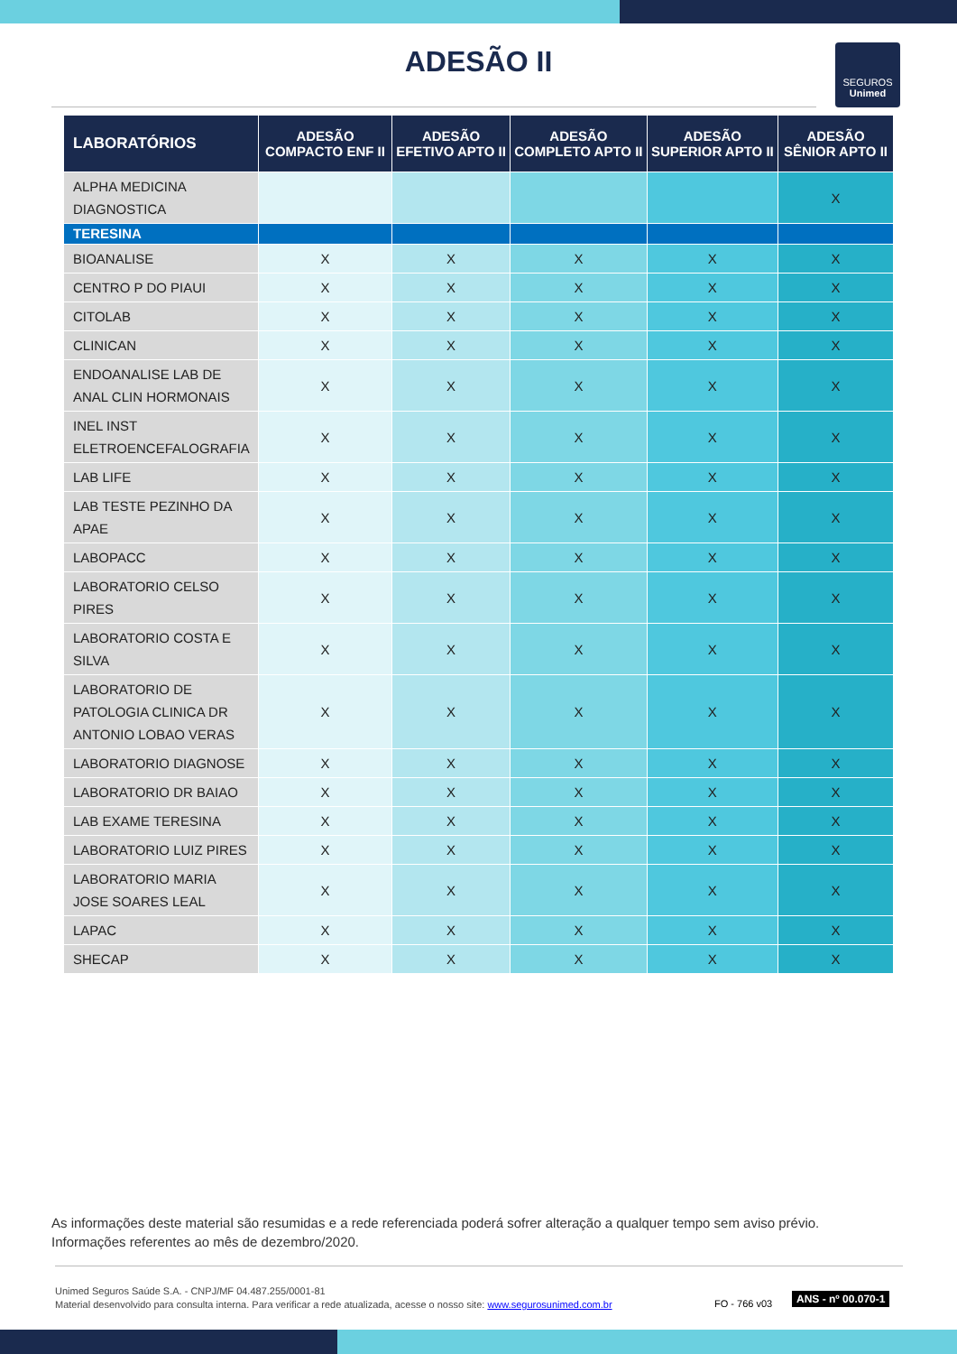ADESÃO II
SEGUROS
Unimed
| LABORATÓRIOS | ADESÃO COMPACTO ENF II | ADESÃO EFETIVO APTO II | ADESÃO COMPLETO APTO II | ADESÃO SUPERIOR APTO II | ADESÃO SÊNIOR APTO II |
| --- | --- | --- | --- | --- | --- |
| ALPHA MEDICINA DIAGNOSTICA | | | | | X |
| TERESINA | | | | | |
| BIOANALISE | X | X | X | X | X |
| CENTRO P DO PIAUI | X | X | X | X | X |
| CITOLAB | X | X | X | X | X |
| CLINICAN | X | X | X | X | X |
| ENDOANALISE LAB DE ANAL CLIN HORMONAIS | X | X | X | X | X |
| INEL INST ELETROENCEFALOGRAFIA | X | X | X | X | X |
| LAB LIFE | X | X | X | X | X |
| LAB TESTE PEZINHO DA APAE | X | X | X | X | X |
| LABOPACC | X | X | X | X | X |
| LABORATORIO CELSO PIRES | X | X | X | X | X |
| LABORATORIO COSTA E SILVA | X | X | X | X | X |
| LABORATORIO DE PATOLOGIA CLINICA DR ANTONIO LOBAO VERAS | X | X | X | X | X |
| LABORATORIO DIAGNOSE | X | X | X | X | X |
| LABORATORIO DR BAIAO | X | X | X | X | X |
| LAB EXAME TERESINA | X | X | X | X | X |
| LABORATORIO LUIZ PIRES | X | X | X | X | X |
| LABORATORIO MARIA JOSE SOARES LEAL | X | X | X | X | X |
| LAPAC | X | X | X | X | X |
| SHECAP | X | X | X | X | X |
As informações deste material são resumidas e a rede referenciada poderá sofrer alteração a qualquer tempo sem aviso prévio.
Informações referentes ao mês de dezembro/2020.
Unimed Seguros Saúde S.A. - CNPJ/MF 04.487.255/0001-81
Material desenvolvido para consulta interna. Para verificar a rede atualizada, acesse o nosso site: www.segurosunimed.com.br
FO - 766 v03
ANS - nº 00.070-1